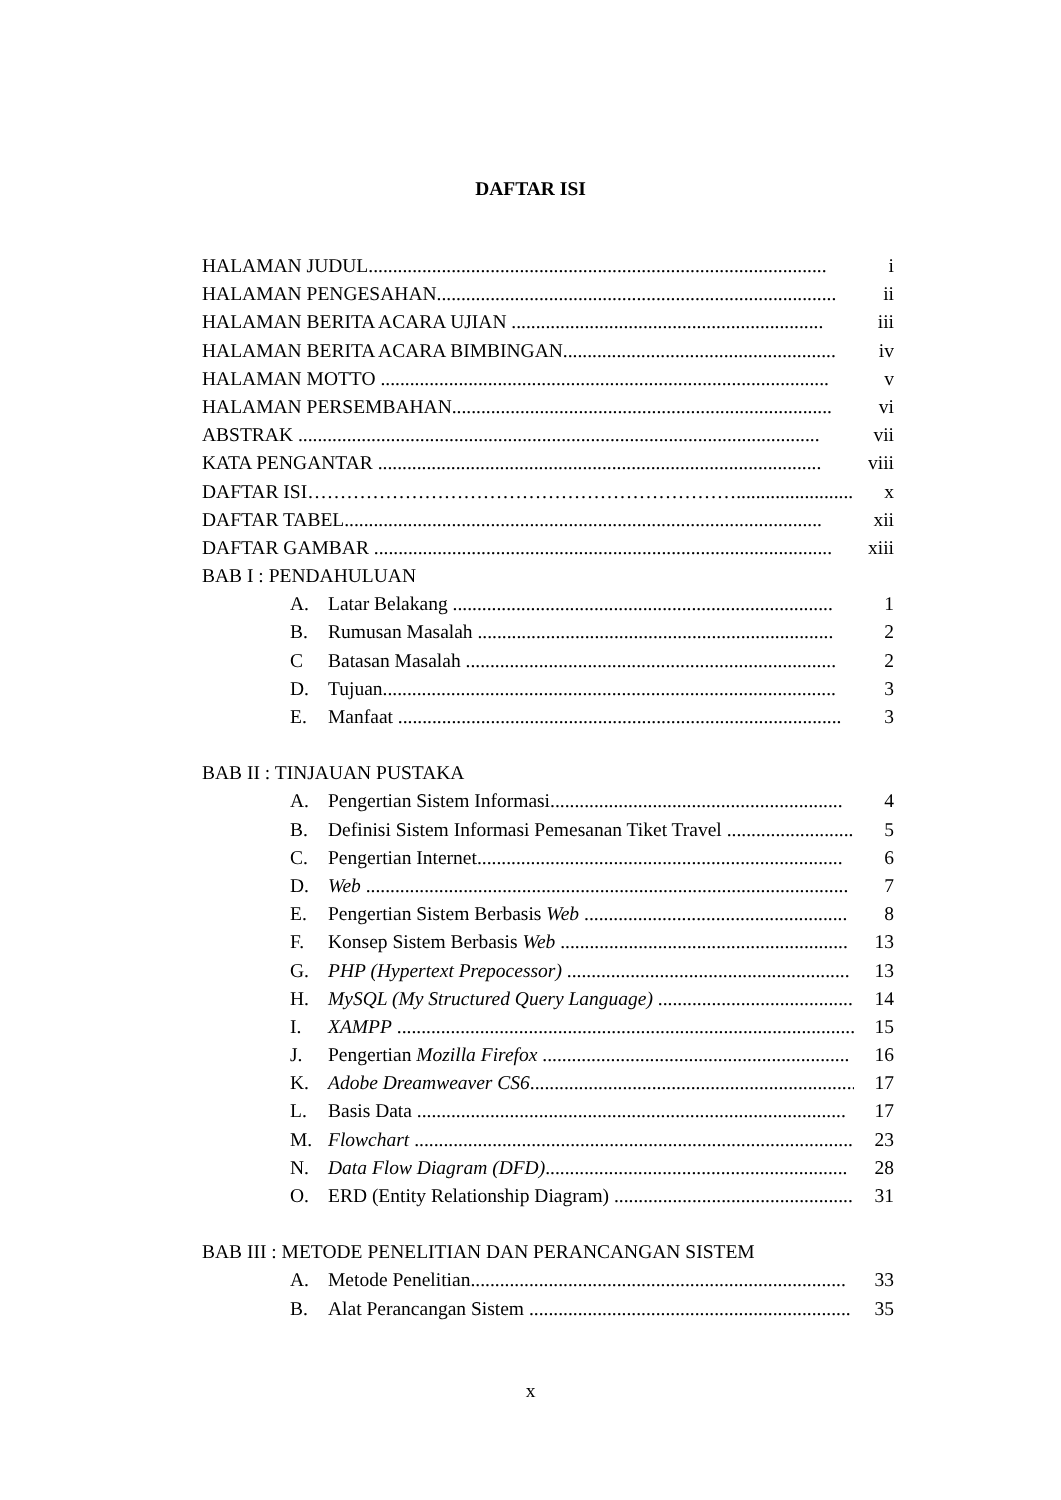DAFTAR ISI
HALAMAN JUDUL.............................................................................................. i
HALAMAN PENGESAHAN.................................................................................. ii
HALAMAN BERITA ACARA UJIAN ................................................................ iii
HALAMAN BERITA ACARA BIMBINGAN........................................................ iv
HALAMAN MOTTO ............................................................................................ v
HALAMAN PERSEMBAHAN.............................................................................. vi
ABSTRAK ........................................................................................................... vii
KATA PENGANTAR ........................................................................................... viii
DAFTAR ISI…………………………………………………………........................ x
DAFTAR TABEL.................................................................................................. xii
DAFTAR GAMBAR .............................................................................................. xiii
BAB I : PENDAHULUAN
A. Latar Belakang .............................................................................. 1
B. Rumusan Masalah ......................................................................... 2
C Batasan Masalah ............................................................................ 2
D. Tujuan............................................................................................. 3
E. Manfaat ........................................................................................... 3
BAB II : TINJAUAN PUSTAKA
A. Pengertian Sistem Informasi............................................................ 4
B. Definisi Sistem Informasi Pemesanan Tiket Travel .......................... 5
C. Pengertian Internet........................................................................... 6
D. Web ................................................................................................... 7
E. Pengertian Sistem Berbasis Web ...................................................... 8
F. Konsep Sistem Berbasis Web ........................................................... 13
G. PHP (Hypertext Prepocessor) .......................................................... 13
H. MySQL (My Structured Query Language) ........................................ 14
I. XAMPP .............................................................................................. 15
J. Pengertian Mozilla Firefox ............................................................... 16
K. Adobe Dreamweaver CS6..................................................................... 17
L. Basis Data ........................................................................................ 17
M. Flowchart .......................................................................................... 23
N. Data Flow Diagram (DFD).............................................................. 28
O. ERD (Entity Relationship Diagram) ................................................... 31
BAB III : METODE PENELITIAN DAN PERANCANGAN SISTEM
A. Metode Penelitian............................................................................. 33
B. Alat Perancangan Sistem .................................................................. 35
x